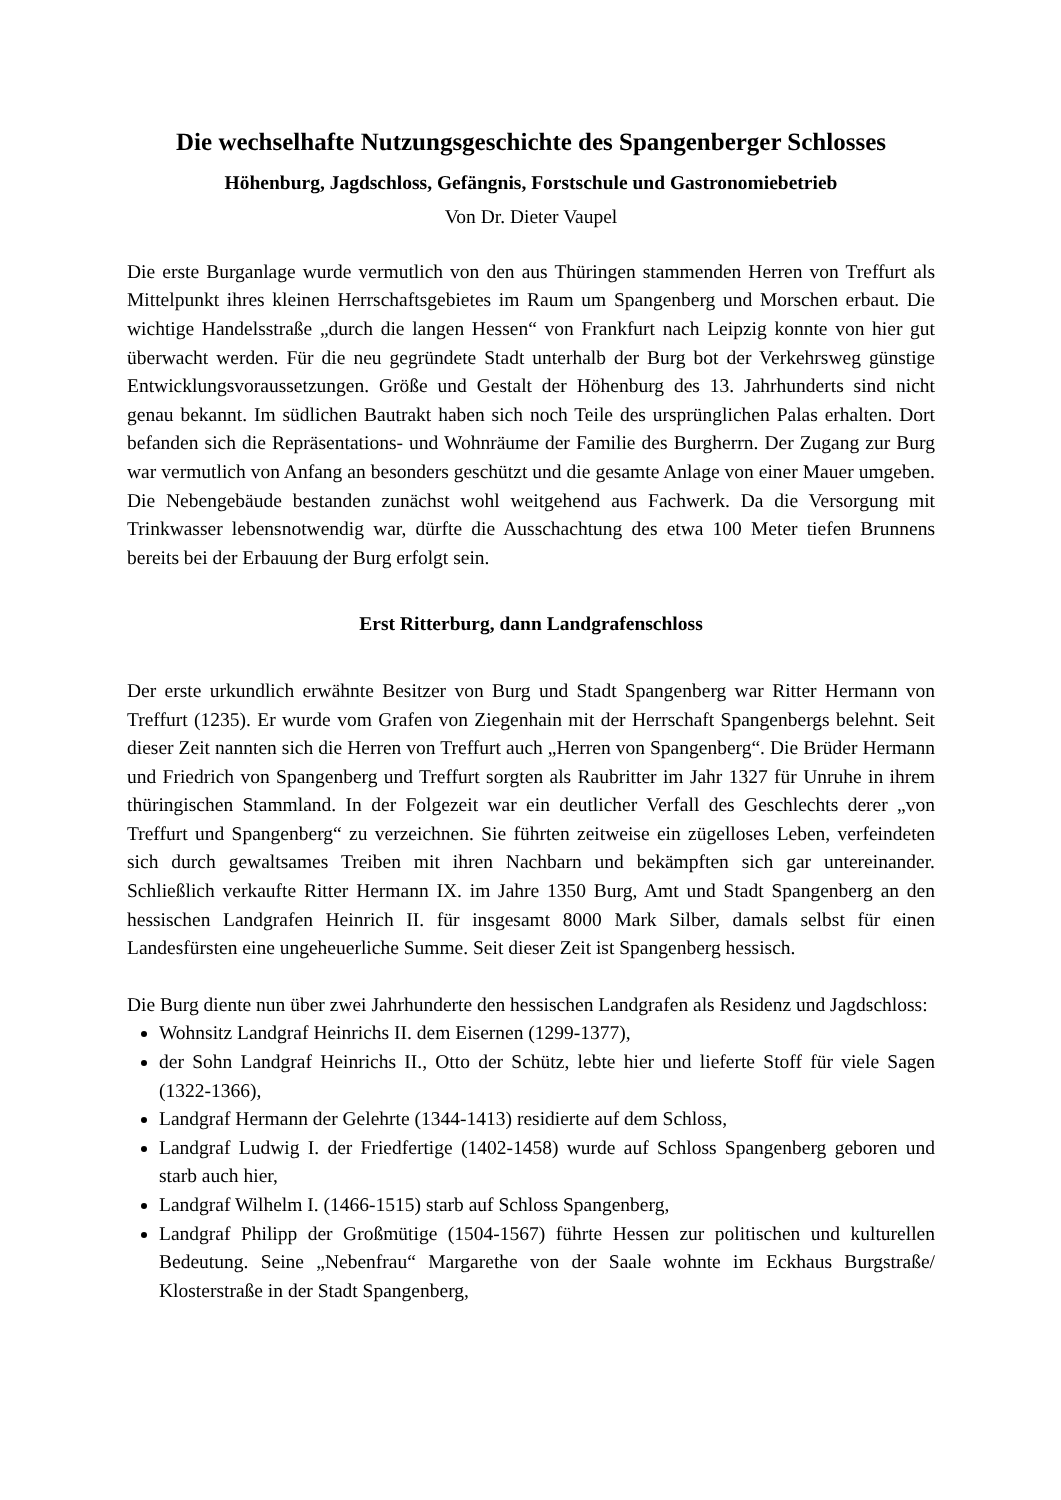Die wechselhafte Nutzungsgeschichte des Spangenberger Schlosses
Höhenburg, Jagdschloss, Gefängnis, Forstschule und Gastronomiebetrieb
Von Dr. Dieter Vaupel
Die erste Burganlage wurde vermutlich von den aus Thüringen stammenden Herren von Treffurt als Mittelpunkt ihres kleinen Herrschaftsgebietes im Raum um Spangenberg und Morschen erbaut. Die wichtige Handelsstraße „durch die langen Hessen“ von Frankfurt nach Leipzig konnte von hier gut überwacht werden. Für die neu gegründete Stadt unterhalb der Burg bot der Verkehrsweg günstige Entwicklungsvoraussetzungen. Größe und Gestalt der Höhenburg des 13. Jahrhunderts sind nicht genau bekannt. Im südlichen Bautrakt haben sich noch Teile des ursprünglichen Palas erhalten. Dort befanden sich die Repräsentations- und Wohnräume der Familie des Burgherrn. Der Zugang zur Burg war vermutlich von Anfang an besonders geschützt und die gesamte Anlage von einer Mauer umgeben. Die Nebengebäude bestanden zunächst wohl weitgehend aus Fachwerk. Da die Versorgung mit Trinkwasser lebensnotwendig war, dürfte die Ausschachtung des etwa 100 Meter tiefen Brunnens bereits bei der Erbauung der Burg erfolgt sein.
Erst Ritterburg, dann Landgrafenschloss
Der erste urkundlich erwähnte Besitzer von Burg und Stadt Spangenberg war Ritter Hermann von Treffurt (1235). Er wurde vom Grafen von Ziegenhain mit der Herrschaft Spangenbergs belehnt. Seit dieser Zeit nannten sich die Herren von Treffurt auch „Herren von Spangenberg“. Die Brüder Hermann und Friedrich von Spangenberg und Treffurt sorgten als Raubritter im Jahr 1327 für Unruhe in ihrem thüringischen Stammland. In der Folgezeit war ein deutlicher Verfall des Geschlechts derer „von Treffurt und Spangenberg“ zu verzeichnen. Sie führten zeitweise ein zügelloses Leben, verfeindeten sich durch gewaltsames Treiben mit ihren Nachbarn und bekämpften sich gar untereinander. Schließlich verkaufte Ritter Hermann IX. im Jahre 1350 Burg, Amt und Stadt Spangenberg an den hessischen Landgrafen Heinrich II. für insgesamt 8000 Mark Silber, damals selbst für einen Landesfürsten eine ungeheuerliche Summe. Seit dieser Zeit ist Spangenberg hessisch.
Die Burg diente nun über zwei Jahrhunderte den hessischen Landgrafen als Residenz und Jagdschloss:
Wohnsitz Landgraf Heinrichs II. dem Eisernen (1299-1377),
der Sohn Landgraf Heinrichs II., Otto der Schütz, lebte hier und lieferte Stoff für viele Sagen (1322-1366),
Landgraf Hermann der Gelehrte (1344-1413) residierte auf dem Schloss,
Landgraf Ludwig I. der Friedfertige (1402-1458) wurde auf Schloss Spangenberg geboren und starb auch hier,
Landgraf Wilhelm I. (1466-1515) starb auf Schloss Spangenberg,
Landgraf Philipp der Großmütige (1504-1567) führte Hessen zur politischen und kulturellen Bedeutung. Seine „Nebenfrau“ Margarethe von der Saale wohnte im Eckhaus Burgstraße/ Klosterstraße in der Stadt Spangenberg,